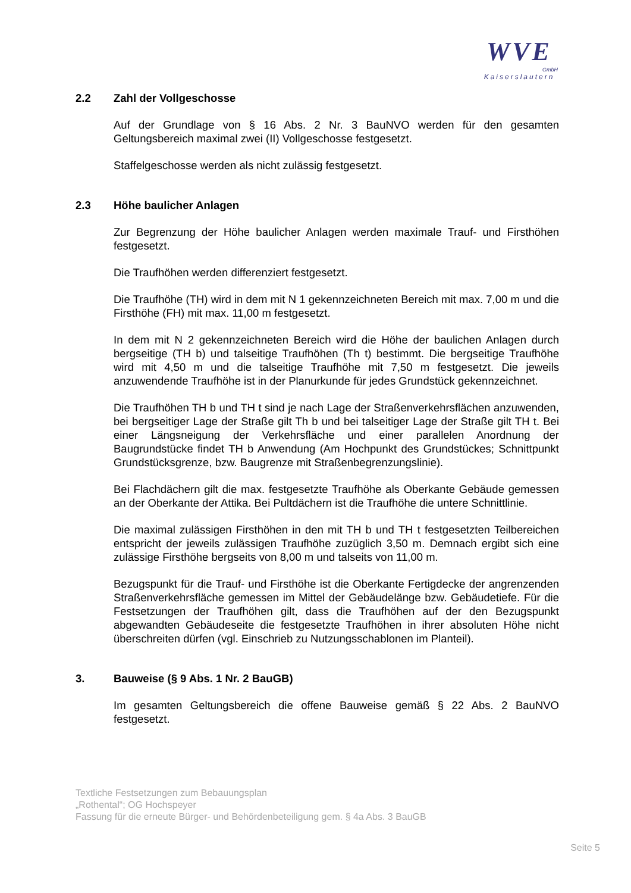WVE
GmbH
Kaiserslautern
2.2 Zahl der Vollgeschosse
Auf der Grundlage von § 16 Abs. 2 Nr. 3 BauNVO werden für den gesamten Geltungsbereich maximal zwei (II) Vollgeschosse festgesetzt.
Staffelgeschosse werden als nicht zulässig festgesetzt.
2.3 Höhe baulicher Anlagen
Zur Begrenzung der Höhe baulicher Anlagen werden maximale Trauf- und Firsthöhen festgesetzt.
Die Traufhöhen werden differenziert festgesetzt.
Die Traufhöhe (TH) wird in dem mit N 1 gekennzeichneten Bereich mit max. 7,00 m und die Firsthöhe (FH) mit max. 11,00 m festgesetzt.
In dem mit N 2 gekennzeichneten Bereich wird die Höhe der baulichen Anlagen durch bergseitige (TH b) und talseitige Traufhöhen (Th t) bestimmt. Die bergseitige Traufhöhe wird mit 4,50 m und die talseitige Traufhöhe mit 7,50 m festgesetzt. Die jeweils anzuwendende Traufhöhe ist in der Planurkunde für jedes Grundstück gekennzeichnet.
Die Traufhöhen TH b und TH t sind je nach Lage der Straßenverkehrsflächen anzuwenden, bei bergseitiger Lage der Straße gilt Th b und bei talseitiger Lage der Straße gilt TH t. Bei einer Längsneigung der Verkehrsfläche und einer parallelen Anordnung der Baugrundstücke findet TH b Anwendung (Am Hochpunkt des Grundstückes; Schnittpunkt Grundstücksgrenze, bzw. Baugrenze mit Straßenbegrenzungslinie).
Bei Flachdächern gilt die max. festgesetzte Traufhöhe als Oberkante Gebäude gemessen an der Oberkante der Attika. Bei Pultdächern ist die Traufhöhe die untere Schnittlinie.
Die maximal zulässigen Firsthöhen in den mit TH b und TH t festgesetzten Teilbereichen entspricht der jeweils zulässigen Traufhöhe zuzüglich 3,50 m. Demnach ergibt sich eine zulässige Firsthöhe bergseits von 8,00 m und talseits von 11,00 m.
Bezugspunkt für die Trauf- und Firsthöhe ist die Oberkante Fertigdecke der angrenzenden Straßenverkehrsfläche gemessen im Mittel der Gebäudelänge bzw. Gebäudetiefe. Für die Festsetzungen der Traufhöhen gilt, dass die Traufhöhen auf der den Bezugspunkt abgewandten Gebäudeseite die festgesetzte Traufhöhen in ihrer absoluten Höhe nicht überschreiten dürfen (vgl. Einschrieb zu Nutzungsschablonen im Planteil).
3. Bauweise (§ 9 Abs. 1 Nr. 2 BauGB)
Im gesamten Geltungsbereich die offene Bauweise gemäß § 22 Abs. 2 BauNVO festgesetzt.
Textliche Festsetzungen zum Bebauungsplan
„Rothental“; OG Hochspeyer
Fassung für die erneute Bürger- und Behördenbeteiligung gem. § 4a Abs. 3 BauGB
Seite 5